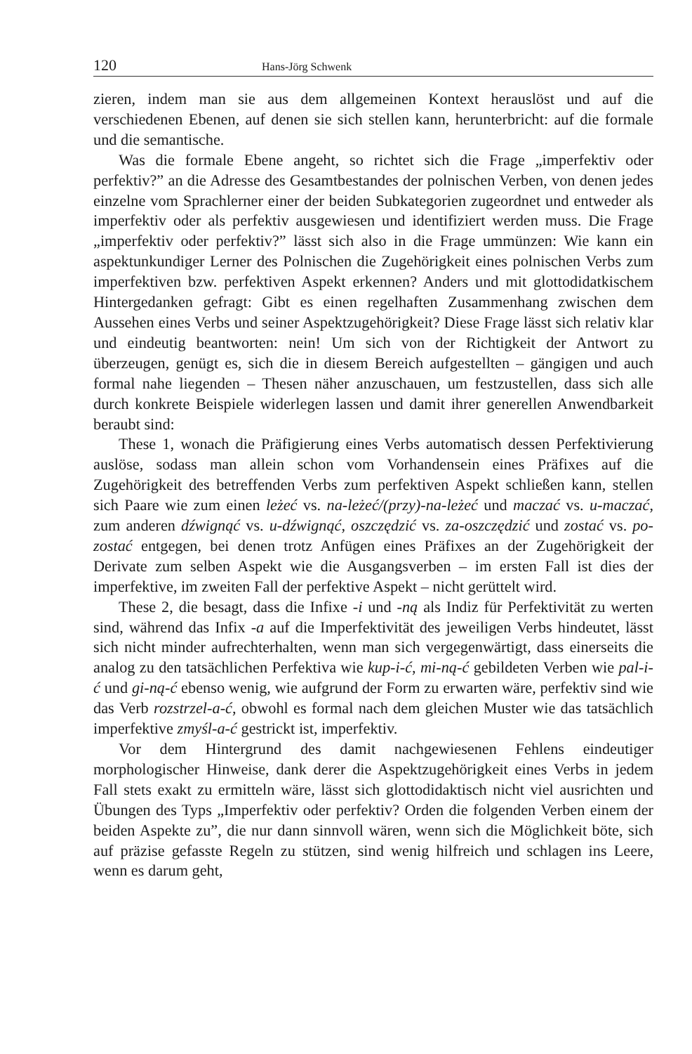120 Hans-Jörg Schwenk
zieren, indem man sie aus dem allgemeinen Kontext herauslöst und auf die verschiedenen Ebenen, auf denen sie sich stellen kann, herunterbricht: auf die formale und die semantische.
Was die formale Ebene angeht, so richtet sich die Frage „imperfektiv oder perfektiv?” an die Adresse des Gesamtbestandes der polnischen Verben, von denen jedes einzelne vom Sprachlerner einer der beiden Subkategorien zugeordnet und entweder als imperfektiv oder als perfektiv ausgewiesen und identifiziert werden muss. Die Frage „imperfektiv oder perfektiv?” lässt sich also in die Frage ummünzen: Wie kann ein aspektunkundiger Lerner des Polnischen die Zugehörigkeit eines polnischen Verbs zum imperfektiven bzw. perfektiven Aspekt erkennen? Anders und mit glottodidatkischem Hintergedanken gefragt: Gibt es einen regelhaften Zusammenhang zwischen dem Aussehen eines Verbs und seiner Aspektzugehörigkeit? Diese Frage lässt sich relativ klar und eindeutig beantworten: nein! Um sich von der Richtigkeit der Antwort zu überzeugen, genügt es, sich die in diesem Bereich aufgestellten – gängigen und auch formal nahe liegenden – Thesen näher anzuschauen, um festzustellen, dass sich alle durch konkrete Beispiele widerlegen lassen und damit ihrer generellen Anwendbarkeit beraubt sind:
These 1, wonach die Präfigierung eines Verbs automatisch dessen Perfektivierung auslöse, sodass man allein schon vom Vorhandensein eines Präfixes auf die Zugehörigkeit des betreffenden Verbs zum perfektiven Aspekt schließen kann, stellen sich Paare wie zum einen leżeć vs. na-leżeć/(przy)-na-leżeć und maczać vs. u-maczać, zum anderen dźwignąć vs. u-dźwignąć, oszczędzić vs. za-oszczędzić und zostać vs. po-zostać entgegen, bei denen trotz Anfügen eines Präfixes an der Zugehörigkeit der Derivate zum selben Aspekt wie die Ausgangsverben – im ersten Fall ist dies der imperfektive, im zweiten Fall der perfektive Aspekt – nicht gerüttelt wird.
These 2, die besagt, dass die Infixe -i und -ną als Indiz für Perfektivität zu werten sind, während das Infix -a auf die Imperfektivität des jeweiligen Verbs hindeutet, lässt sich nicht minder aufrechterhalten, wenn man sich vergegenwärtigt, dass einerseits die analog zu den tatsächlichen Perfektiva wie kup-i-ć, mi-ną-ć gebildeten Verben wie pal-i-ć und gi-ną-ć ebenso wenig, wie aufgrund der Form zu erwarten wäre, perfektiv sind wie das Verb rozstrzel-a-ć, obwohl es formal nach dem gleichen Muster wie das tatsächlich imperfektive zmyśl-a-ć gestrickt ist, imperfektiv.
Vor dem Hintergrund des damit nachgewiesenen Fehlens eindeutiger morphologischer Hinweise, dank derer die Aspektzugehörigkeit eines Verbs in jedem Fall stets exakt zu ermitteln wäre, lässt sich glottodidaktisch nicht viel ausrichten und Übungen des Typs „Imperfektiv oder perfektiv? Orden die folgenden Verben einem der beiden Aspekte zu”, die nur dann sinnvoll wären, wenn sich die Möglichkeit böte, sich auf präzise gefasste Regeln zu stützen, sind wenig hilfreich und schlagen ins Leere, wenn es darum geht,